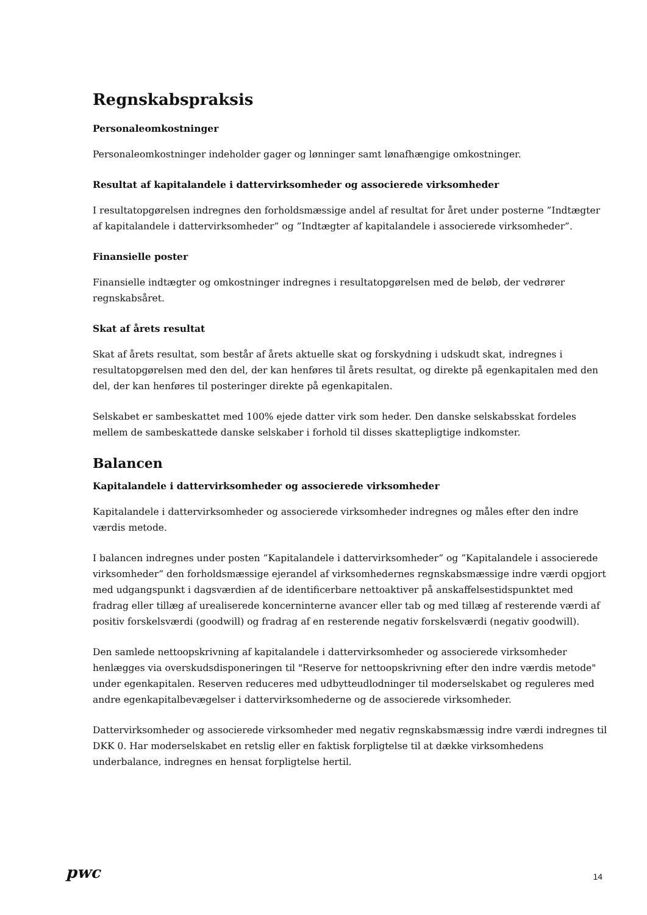Regnskabspraksis
Personaleomkostninger
Personaleomkostninger indeholder gager og lønninger samt lønafhængige omkostninger.
Resultat af kapitalandele i dattervirksomheder og associerede virksomheder
I resultatopgørelsen indregnes den forholdsmæssige andel af resultat for året under posterne ”Indtægter af kapitalandele i dattervirksomheder” og ”Indtægter af kapitalandele i associerede virksomheder”.
Finansielle poster
Finansielle indtægter og omkostninger indregnes i resultatopgørelsen med de beløb, der vedrører regnskabsåret.
Skat af årets resultat
Skat af årets resultat, som består af årets aktuelle skat og forskydning i udskudt skat, indregnes i resultatopgørelsen med den del, der kan henføres til årets resultat, og direkte på egenkapitalen med den del, der kan henføres til posteringer direkte på egenkapitalen.
Selskabet er sambeskattet med 100% ejede datter virk som heder. Den danske selskabsskat fordeles mellem de sambeskattede danske selskaber i forhold til disses skattepligtige indkomster.
Balancen
Kapitalandele i dattervirksomheder og associerede virksomheder
Kapitalandele i dattervirksomheder og associerede virksomheder indregnes og måles efter den indre værdis metode.
I balancen indregnes under posten ”Kapitalandele i dattervirksomheder” og ”Kapitalandele i associerede virksomheder” den forholdsmæssige ejerandel af virksomhedernes regnskabsmæssige indre værdi opgjort med udgangspunkt i dagsværdien af de identificerbare nettoaktiver på anskaffelsestidspunktet med fradrag eller tillæg af urealiserede koncerninterne avancer eller tab og med tillæg af resterende værdi af positiv forskelsværdi (goodwill) og fradrag af en resterende negativ forskelsværdi (negativ goodwill).
Den samlede nettoopskrivning af kapitalandele i dattervirksomheder og associerede virksomheder henlægges via overskudsdisponeringen til "Reserve for nettoopskrivning efter den indre værdis metode" under egenkapitalen. Reserven reduceres med udbytteudlodninger til moderselskabet og reguleres med andre egenkapitalbevægelser i dattervirksomhederne og de associerede virksomheder.
Dattervirksomheder og associerede virksomheder med negativ regnskabsmæssig indre værdi indregnes til DKK 0. Har moderselskabet en retslig eller en faktisk forpligtelse til at dække virksomhedens underbalance, indregnes en hensat forpligtelse hertil.
pwc
14